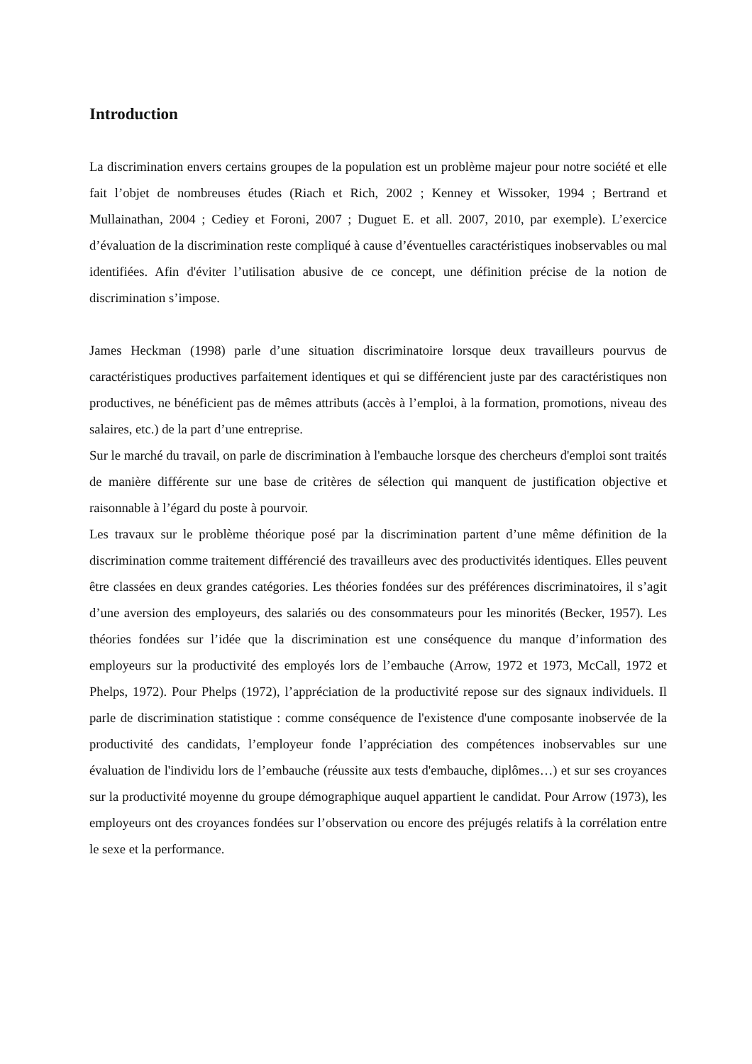Introduction
La discrimination envers certains groupes de la population est un problème majeur pour notre société et elle fait l’objet de nombreuses études (Riach et Rich, 2002 ; Kenney et Wissoker, 1994 ; Bertrand et Mullainathan, 2004 ; Cediey et Foroni, 2007 ; Duguet E. et all. 2007, 2010, par exemple). L’exercice d’évaluation de la discrimination reste compliqué à cause d’éventuelles caractéristiques inobservables ou mal identifiées. Afin d'éviter l’utilisation abusive de ce concept, une définition précise de la notion de discrimination s’impose.
James Heckman (1998) parle d’une situation discriminatoire lorsque deux travailleurs pourvus de caractéristiques productives parfaitement identiques et qui se différencient juste par des caractéristiques non productives, ne bénéficient pas de mêmes attributs (accès à l’emploi, à la formation, promotions, niveau des salaires, etc.) de la part d’une entreprise.
Sur le marché du travail, on parle de discrimination à l'embauche lorsque des chercheurs d'emploi sont traités de manière différente sur une base de critères de sélection qui manquent de justification objective et raisonnable à l’égard du poste à pourvoir.
Les travaux sur le problème théorique posé par la discrimination partent d’une même définition de la discrimination comme traitement différencié des travailleurs avec des productivités identiques. Elles peuvent être classées en deux grandes catégories. Les théories fondées sur des préférences discriminatoires, il s’agit d’une aversion des employeurs, des salariés ou des consommateurs pour les minorités (Becker, 1957). Les théories fondées sur l’idée que la discrimination est une conséquence du manque d’information des employeurs sur la productivité des employés lors de l’embauche (Arrow, 1972 et 1973, McCall, 1972 et Phelps, 1972). Pour Phelps (1972), l’appréciation de la productivité repose sur des signaux individuels. Il parle de discrimination statistique : comme conséquence de l'existence d'une composante inobservée de la productivité des candidats, l’employeur fonde l’appréciation des compétences inobservables sur une évaluation de l'individu lors de l’embauche (réussite aux tests d'embauche, diplômes…) et sur ses croyances sur la productivité moyenne du groupe démographique auquel appartient le candidat. Pour Arrow (1973), les employeurs ont des croyances fondées sur l’observation ou encore des préjugés relatifs à la corrélation entre le sexe et la performance.